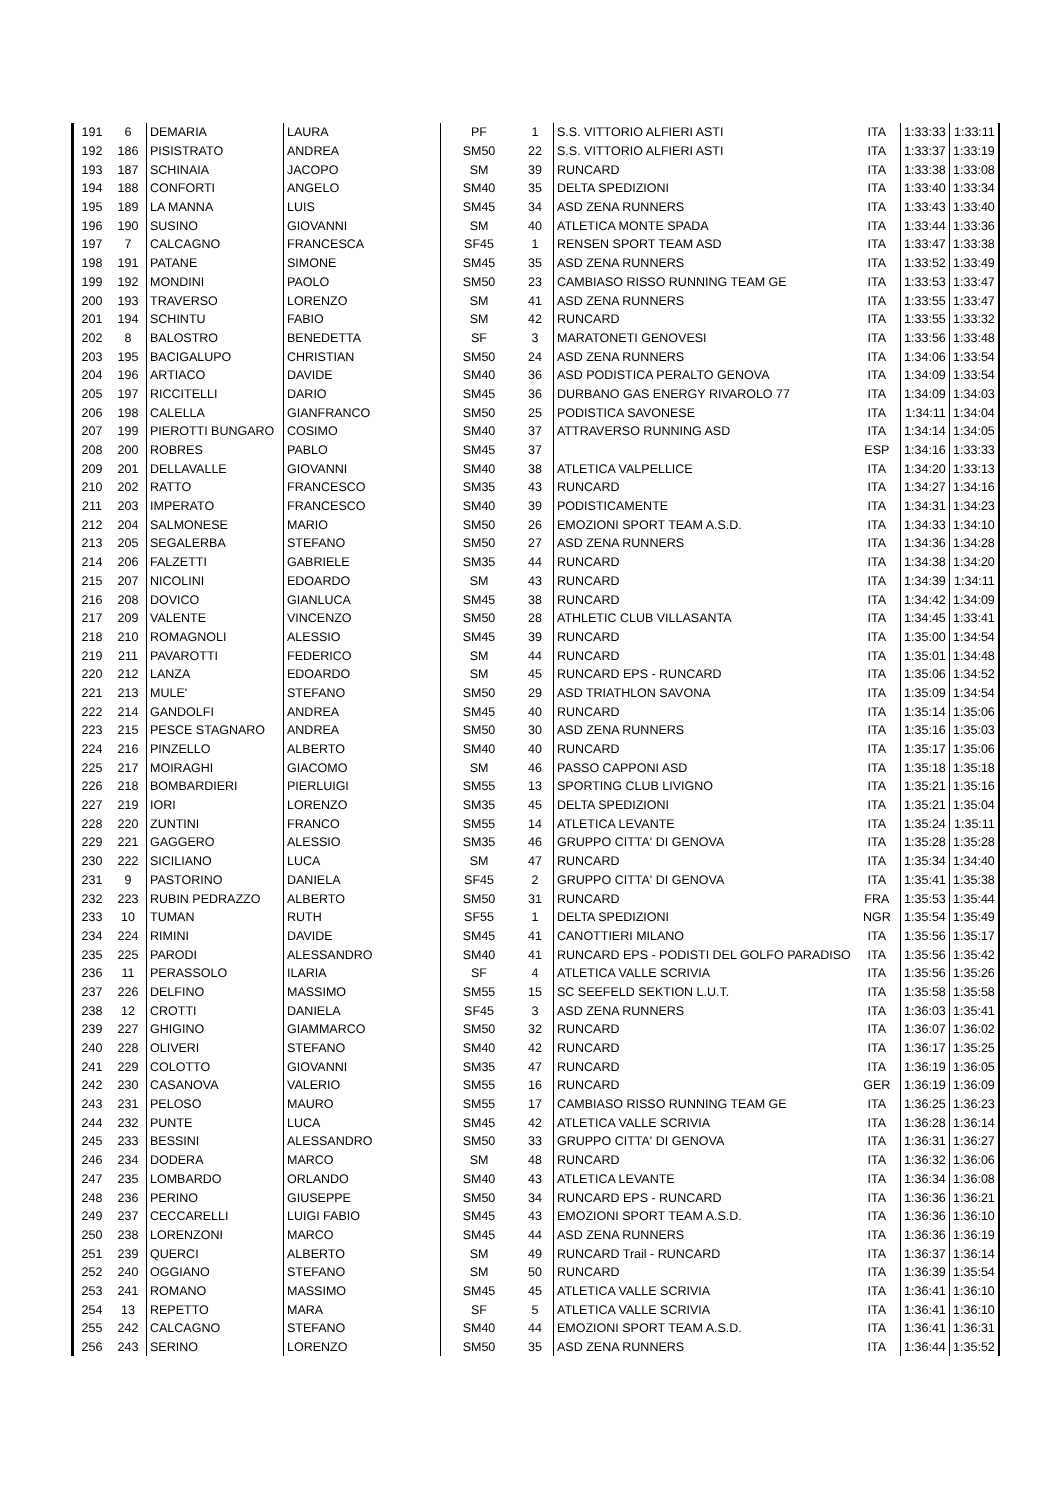| 191 | 6 | DEMARIA | LAURA | PF | 1 | S.S. VITTORIO ALFIERI ASTI | ITA | 1:33:33 | 1:33:11 |
| 192 | 186 | PISISTRATO | ANDREA | SM50 | 22 | S.S. VITTORIO ALFIERI ASTI | ITA | 1:33:37 | 1:33:19 |
| 193 | 187 | SCHINAIA | JACOPO | SM | 39 | RUNCARD | ITA | 1:33:38 | 1:33:08 |
| 194 | 188 | CONFORTI | ANGELO | SM40 | 35 | DELTA SPEDIZIONI | ITA | 1:33:40 | 1:33:34 |
| 195 | 189 | LA MANNA | LUIS | SM45 | 34 | ASD ZENA RUNNERS | ITA | 1:33:43 | 1:33:40 |
| 196 | 190 | SUSINO | GIOVANNI | SM | 40 | ATLETICA MONTE SPADA | ITA | 1:33:44 | 1:33:36 |
| 197 | 7 | CALCAGNO | FRANCESCA | SF45 | 1 | RENSEN SPORT TEAM ASD | ITA | 1:33:47 | 1:33:38 |
| 198 | 191 | PATANE | SIMONE | SM45 | 35 | ASD ZENA RUNNERS | ITA | 1:33:52 | 1:33:49 |
| 199 | 192 | MONDINI | PAOLO | SM50 | 23 | CAMBIASO RISSO RUNNING TEAM GE | ITA | 1:33:53 | 1:33:47 |
| 200 | 193 | TRAVERSO | LORENZO | SM | 41 | ASD ZENA RUNNERS | ITA | 1:33:55 | 1:33:47 |
| 201 | 194 | SCHINTU | FABIO | SM | 42 | RUNCARD | ITA | 1:33:55 | 1:33:32 |
| 202 | 8 | BALOSTRO | BENEDETTA | SF | 3 | MARATONETI GENOVESI | ITA | 1:33:56 | 1:33:48 |
| 203 | 195 | BACIGALUPO | CHRISTIAN | SM50 | 24 | ASD ZENA RUNNERS | ITA | 1:34:06 | 1:33:54 |
| 204 | 196 | ARTIACO | DAVIDE | SM40 | 36 | ASD PODISTICA PERALTO GENOVA | ITA | 1:34:09 | 1:33:54 |
| 205 | 197 | RICCITELLI | DARIO | SM45 | 36 | DURBANO GAS ENERGY RIVAROLO 77 | ITA | 1:34:09 | 1:34:03 |
| 206 | 198 | CALELLA | GIANFRANCO | SM50 | 25 | PODISTICA SAVONESE | ITA | 1:34:11 | 1:34:04 |
| 207 | 199 | PIEROTTI BUNGARO | COSIMO | SM40 | 37 | ATTRAVERSO RUNNING ASD | ITA | 1:34:14 | 1:34:05 |
| 208 | 200 | ROBRES | PABLO | SM45 | 37 | | ESP | 1:34:16 | 1:33:33 |
| 209 | 201 | DELLAVALLE | GIOVANNI | SM40 | 38 | ATLETICA VALPELLICE | ITA | 1:34:20 | 1:33:13 |
| 210 | 202 | RATTO | FRANCESCO | SM35 | 43 | RUNCARD | ITA | 1:34:27 | 1:34:16 |
| 211 | 203 | IMPERATO | FRANCESCO | SM40 | 39 | PODISTICAMENTE | ITA | 1:34:31 | 1:34:23 |
| 212 | 204 | SALMONESE | MARIO | SM50 | 26 | EMOZIONI SPORT TEAM A.S.D. | ITA | 1:34:33 | 1:34:10 |
| 213 | 205 | SEGALERBA | STEFANO | SM50 | 27 | ASD ZENA RUNNERS | ITA | 1:34:36 | 1:34:28 |
| 214 | 206 | FALZETTI | GABRIELE | SM35 | 44 | RUNCARD | ITA | 1:34:38 | 1:34:20 |
| 215 | 207 | NICOLINI | EDOARDO | SM | 43 | RUNCARD | ITA | 1:34:39 | 1:34:11 |
| 216 | 208 | DOVICO | GIANLUCA | SM45 | 38 | RUNCARD | ITA | 1:34:42 | 1:34:09 |
| 217 | 209 | VALENTE | VINCENZO | SM50 | 28 | ATHLETIC CLUB VILLASANTA | ITA | 1:34:45 | 1:33:41 |
| 218 | 210 | ROMAGNOLI | ALESSIO | SM45 | 39 | RUNCARD | ITA | 1:35:00 | 1:34:54 |
| 219 | 211 | PAVAROTTI | FEDERICO | SM | 44 | RUNCARD | ITA | 1:35:01 | 1:34:48 |
| 220 | 212 | LANZA | EDOARDO | SM | 45 | RUNCARD EPS - RUNCARD | ITA | 1:35:06 | 1:34:52 |
| 221 | 213 | MULE' | STEFANO | SM50 | 29 | ASD TRIATHLON SAVONA | ITA | 1:35:09 | 1:34:54 |
| 222 | 214 | GANDOLFI | ANDREA | SM45 | 40 | RUNCARD | ITA | 1:35:14 | 1:35:06 |
| 223 | 215 | PESCE STAGNARO | ANDREA | SM50 | 30 | ASD ZENA RUNNERS | ITA | 1:35:16 | 1:35:03 |
| 224 | 216 | PINZELLO | ALBERTO | SM40 | 40 | RUNCARD | ITA | 1:35:17 | 1:35:06 |
| 225 | 217 | MOIRAGHI | GIACOMO | SM | 46 | PASSO CAPPONI ASD | ITA | 1:35:18 | 1:35:18 |
| 226 | 218 | BOMBARDIERI | PIERLUIGI | SM55 | 13 | SPORTING CLUB LIVIGNO | ITA | 1:35:21 | 1:35:16 |
| 227 | 219 | IORI | LORENZO | SM35 | 45 | DELTA SPEDIZIONI | ITA | 1:35:21 | 1:35:04 |
| 228 | 220 | ZUNTINI | FRANCO | SM55 | 14 | ATLETICA LEVANTE | ITA | 1:35:24 | 1:35:11 |
| 229 | 221 | GAGGERO | ALESSIO | SM35 | 46 | GRUPPO CITTA' DI GENOVA | ITA | 1:35:28 | 1:35:28 |
| 230 | 222 | SICILIANO | LUCA | SM | 47 | RUNCARD | ITA | 1:35:34 | 1:34:40 |
| 231 | 9 | PASTORINO | DANIELA | SF45 | 2 | GRUPPO CITTA' DI GENOVA | ITA | 1:35:41 | 1:35:38 |
| 232 | 223 | RUBIN PEDRAZZO | ALBERTO | SM50 | 31 | RUNCARD | FRA | 1:35:53 | 1:35:44 |
| 233 | 10 | TUMAN | RUTH | SF55 | 1 | DELTA SPEDIZIONI | NGR | 1:35:54 | 1:35:49 |
| 234 | 224 | RIMINI | DAVIDE | SM45 | 41 | CANOTTIERI MILANO | ITA | 1:35:56 | 1:35:17 |
| 235 | 225 | PARODI | ALESSANDRO | SM40 | 41 | RUNCARD EPS - PODISTI DEL GOLFO PARADISO | ITA | 1:35:56 | 1:35:42 |
| 236 | 11 | PERASSOLO | ILARIA | SF | 4 | ATLETICA VALLE SCRIVIA | ITA | 1:35:56 | 1:35:26 |
| 237 | 226 | DELFINO | MASSIMO | SM55 | 15 | SC SEEFELD SEKTION L.U.T. | ITA | 1:35:58 | 1:35:58 |
| 238 | 12 | CROTTI | DANIELA | SF45 | 3 | ASD ZENA RUNNERS | ITA | 1:36:03 | 1:35:41 |
| 239 | 227 | GHIGINO | GIAMMARCO | SM50 | 32 | RUNCARD | ITA | 1:36:07 | 1:36:02 |
| 240 | 228 | OLIVERI | STEFANO | SM40 | 42 | RUNCARD | ITA | 1:36:17 | 1:35:25 |
| 241 | 229 | COLOTTO | GIOVANNI | SM35 | 47 | RUNCARD | ITA | 1:36:19 | 1:36:05 |
| 242 | 230 | CASANOVA | VALERIO | SM55 | 16 | RUNCARD | GER | 1:36:19 | 1:36:09 |
| 243 | 231 | PELOSO | MAURO | SM55 | 17 | CAMBIASO RISSO RUNNING TEAM GE | ITA | 1:36:25 | 1:36:23 |
| 244 | 232 | PUNTE | LUCA | SM45 | 42 | ATLETICA VALLE SCRIVIA | ITA | 1:36:28 | 1:36:14 |
| 245 | 233 | BESSINI | ALESSANDRO | SM50 | 33 | GRUPPO CITTA' DI GENOVA | ITA | 1:36:31 | 1:36:27 |
| 246 | 234 | DODERA | MARCO | SM | 48 | RUNCARD | ITA | 1:36:32 | 1:36:06 |
| 247 | 235 | LOMBARDO | ORLANDO | SM40 | 43 | ATLETICA LEVANTE | ITA | 1:36:34 | 1:36:08 |
| 248 | 236 | PERINO | GIUSEPPE | SM50 | 34 | RUNCARD EPS - RUNCARD | ITA | 1:36:36 | 1:36:21 |
| 249 | 237 | CECCARELLI | LUIGI FABIO | SM45 | 43 | EMOZIONI SPORT TEAM A.S.D. | ITA | 1:36:36 | 1:36:10 |
| 250 | 238 | LORENZONI | MARCO | SM45 | 44 | ASD ZENA RUNNERS | ITA | 1:36:36 | 1:36:19 |
| 251 | 239 | QUERCI | ALBERTO | SM | 49 | RUNCARD Trail - RUNCARD | ITA | 1:36:37 | 1:36:14 |
| 252 | 240 | OGGIANO | STEFANO | SM | 50 | RUNCARD | ITA | 1:36:39 | 1:35:54 |
| 253 | 241 | ROMANO | MASSIMO | SM45 | 45 | ATLETICA VALLE SCRIVIA | ITA | 1:36:41 | 1:36:10 |
| 254 | 13 | REPETTO | MARA | SF | 5 | ATLETICA VALLE SCRIVIA | ITA | 1:36:41 | 1:36:10 |
| 255 | 242 | CALCAGNO | STEFANO | SM40 | 44 | EMOZIONI SPORT TEAM A.S.D. | ITA | 1:36:41 | 1:36:31 |
| 256 | 243 | SERINO | LORENZO | SM50 | 35 | ASD ZENA RUNNERS | ITA | 1:36:44 | 1:35:52 |